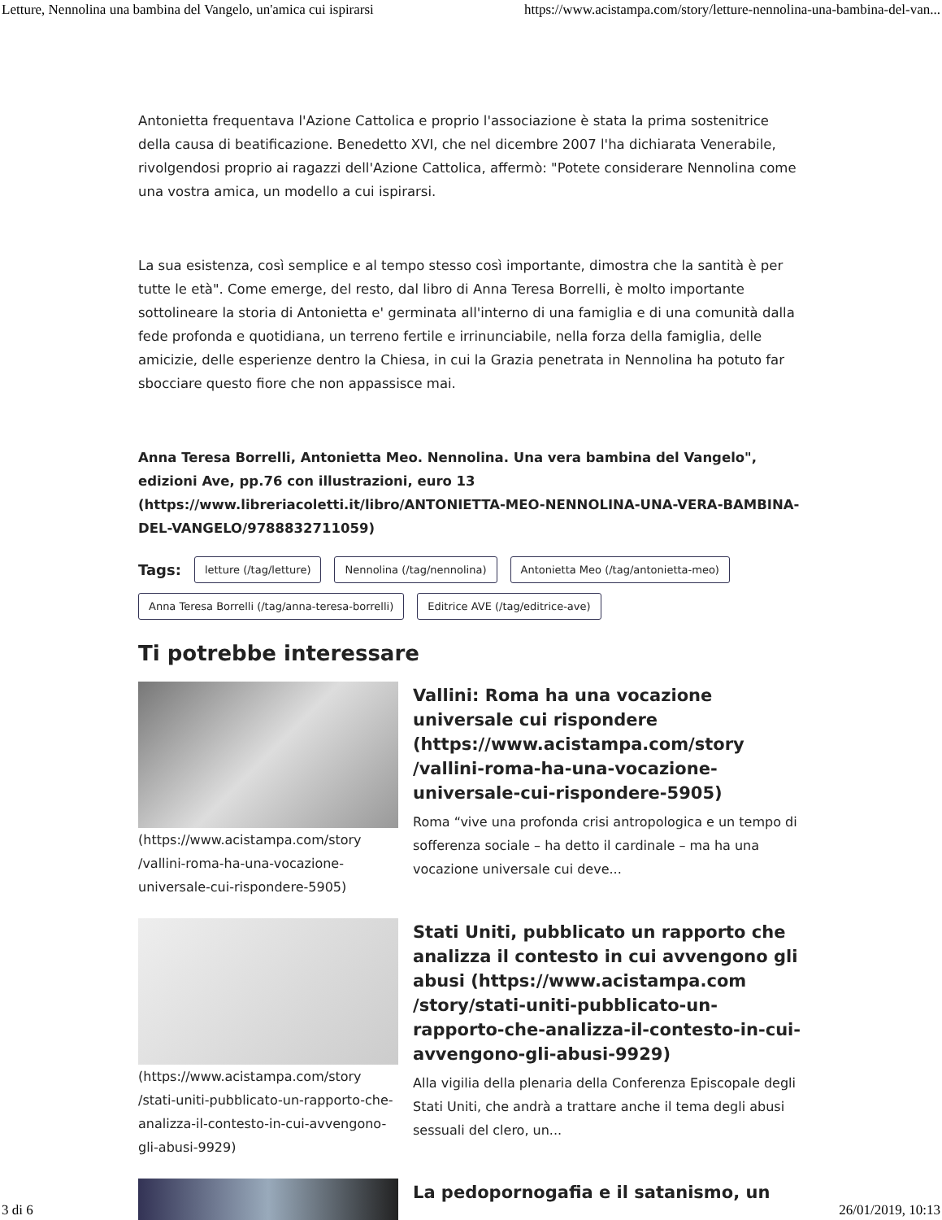Letture, Nennolina una bambina del Vangelo, un'amica cui ispirarsi https://www.acistampa.com/story/letture-nennolina-una-bambina-del-van...
Antonietta frequentava l'Azione Cattolica e proprio l'associazione è stata la prima sostenitrice della causa di beatificazione. Benedetto XVI, che nel dicembre 2007 l'ha dichiarata Venerabile, rivolgendosi proprio ai ragazzi dell'Azione Cattolica, affermò: "Potete considerare Nennolina come una vostra amica, un modello a cui ispirarsi.
La sua esistenza, così semplice e al tempo stesso così importante, dimostra che la santità è per tutte le età". Come emerge, del resto, dal libro di Anna Teresa Borrelli, è molto importante sottolineare la storia di Antonietta e' germinata all'interno di una famiglia e di una comunità dalla fede profonda e quotidiana, un terreno fertile e irrinunciabile, nella forza della famiglia, delle amicizie, delle esperienze dentro la Chiesa, in cui la Grazia penetrata in Nennolina ha potuto far sbocciare questo fiore che non appassisce mai.
Anna Teresa Borrelli, Antonietta Meo. Nennolina. Una vera bambina del Vangelo", edizioni Ave, pp.76 con illustrazioni, euro 13 (https://www.libreriacoletti.it/libro/ANTONIETTA-MEO-NENNOLINA-UNA-VERA-BAMBINA-DEL-VANGELO/9788832711059)
Tags: letture (/tag/letture) Nennolina (/tag/nennolina) Antonietta Meo (/tag/antonietta-meo) Anna Teresa Borrelli (/tag/anna-teresa-borrelli) Editrice AVE (/tag/editrice-ave)
Ti potrebbe interessare
(https://www.acistampa.com/story /vallini-roma-ha-una-vocazione-universale-cui-rispondere-5905)
Vallini: Roma ha una vocazione universale cui rispondere (https://www.acistampa.com/story /vallini-roma-ha-una-vocazione-universale-cui-rispondere-5905)
Roma “vive una profonda crisi antropologica e un tempo di sofferenza sociale – ha detto il cardinale – ma ha una vocazione universale cui deve...
(https://www.acistampa.com/story /stati-uniti-pubblicato-un-rapporto-che-analizza-il-contesto-in-cui-avvengono-gli-abusi-9929)
Stati Uniti, pubblicato un rapporto che analizza il contesto in cui avvengono gli abusi (https://www.acistampa.com /story/stati-uniti-pubblicato-un-rapporto-che-analizza-il-contesto-in-cui-avvengono-gli-abusi-9929)
Alla vigilia della plenaria della Conferenza Episcopale degli Stati Uniti, che andrà a trattare anche il tema degli abusi sessuali del clero, un...
La pedopornogafia e il satanismo, un
3 di 6 26/01/2019, 10:13